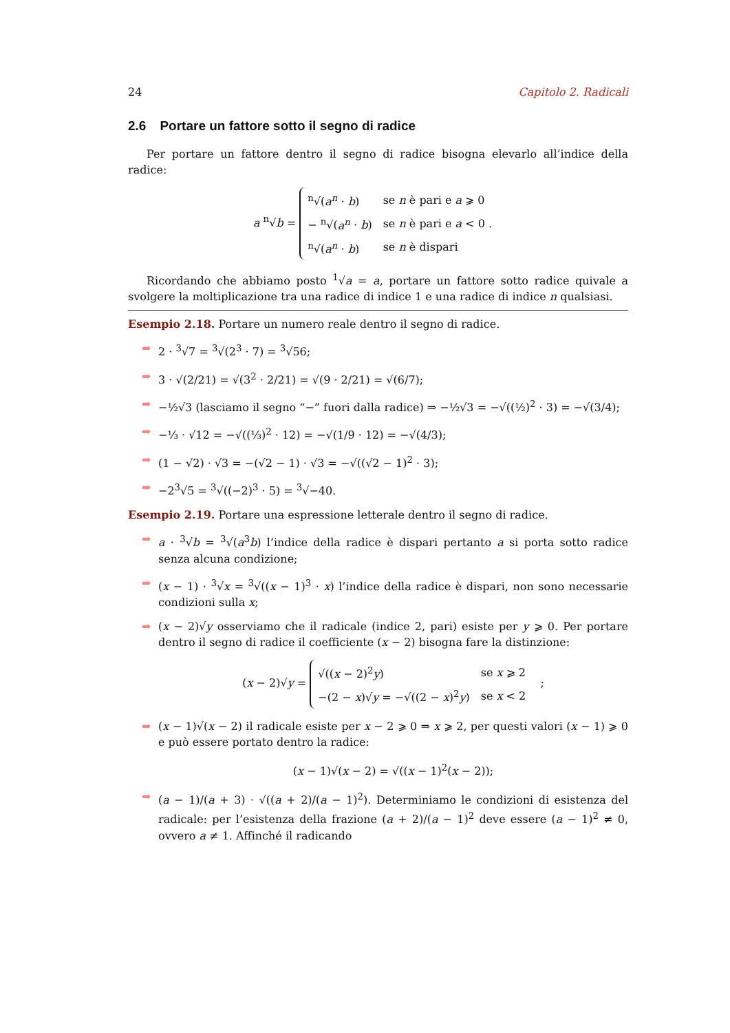24 Capitolo 2. Radicali
2.6 Portare un fattore sotto il segno di radice
Per portare un fattore dentro il segno di radice bisogna elevarlo all’indice della radice:
a <sup>n</sup>√b =
| <sup>n</sup>√( a<sup>n</sup> · b ) | se n è pari e a ⩾ 0 |
| − <sup>n</sup>√( a<sup>n</sup> · b ) | se n è pari e a < 0 . |
| <sup>n</sup>√( a<sup>n</sup> · b ) | se n è dispari |
Ricordando che abbiamo posto <sup>1</sup>√a = a, portare un fattore sotto radice quivale a svolgere la moltiplicazione tra una radice di indice 1 e una radice di indice n qualsiasi.
Esempio 2.18. Portare un numero reale dentro il segno di radice.
➡ 2 · <sup>3</sup>√7 = <sup>3</sup>√(2<sup>3</sup> · 7) = <sup>3</sup>√56;
➡ 3 · √(2/21) = √(3<sup>2</sup> · 2/21) = √(9 · 2/21) = √(6/7);
➡ −½√3 (lasciamo il segno “−” fuori dalla radice) ⇒ −½√3 = −√((½)<sup>2</sup> · 3) = −√(3/4);
➡ −⅓ · √12 = −√((⅓)<sup>2</sup> · 12) = −√(1/9 · 12) = −√(4/3);
➡ (1 − √2) · √3 = −(√2 − 1) · √3 = −√((√2 − 1)<sup>2</sup> · 3);
➡ −2<sup>3</sup>√5 = <sup>3</sup>√((−2)<sup>3</sup> · 5) = <sup>3</sup>√−40.
Esempio 2.19. Portare una espressione letterale dentro il segno di radice.
➡ a · <sup>3</sup>√b = <sup>3</sup>√(a<sup>3</sup>b) l’indice della radice è dispari pertanto a si porta sotto radice senza alcuna condizione;
➡ (x − 1) · <sup>3</sup>√x = <sup>3</sup>√((x − 1)<sup>3</sup> · x) l’indice della radice è dispari, non sono necessarie condizioni sulla x;
➡ (x − 2)√y osserviamo che il radicale (indice 2, pari) esiste per y ⩾ 0. Per portare dentro il segno di radice il coefficiente (x − 2) bisogna fare la distinzione:
(x − 2)√y =
| √(( x − 2)<sup>2</sup> y ) | se x ⩾ 2 |
| −(2 − x )√ y = −√((2 − x )<sup>2</sup> y ) | se x < 2 |
;
➡ (x − 1)√(x − 2) il radicale esiste per x − 2 ⩾ 0 ⇒ x ⩾ 2, per questi valori (x − 1) ⩾ 0 e può essere portato dentro la radice:
(x − 1)√(x − 2) = √((x − 1)<sup>2</sup>(x − 2));
➡ (a − 1)/(a + 3) · √((a + 2)/(a − 1)<sup>2</sup>). Determiniamo le condizioni di esistenza del radicale: per l’esistenza della frazione (a + 2)/(a − 1)<sup>2</sup> deve essere (a − 1)<sup>2</sup> ≠ 0, ovvero a ≠ 1. Affinché il radicando